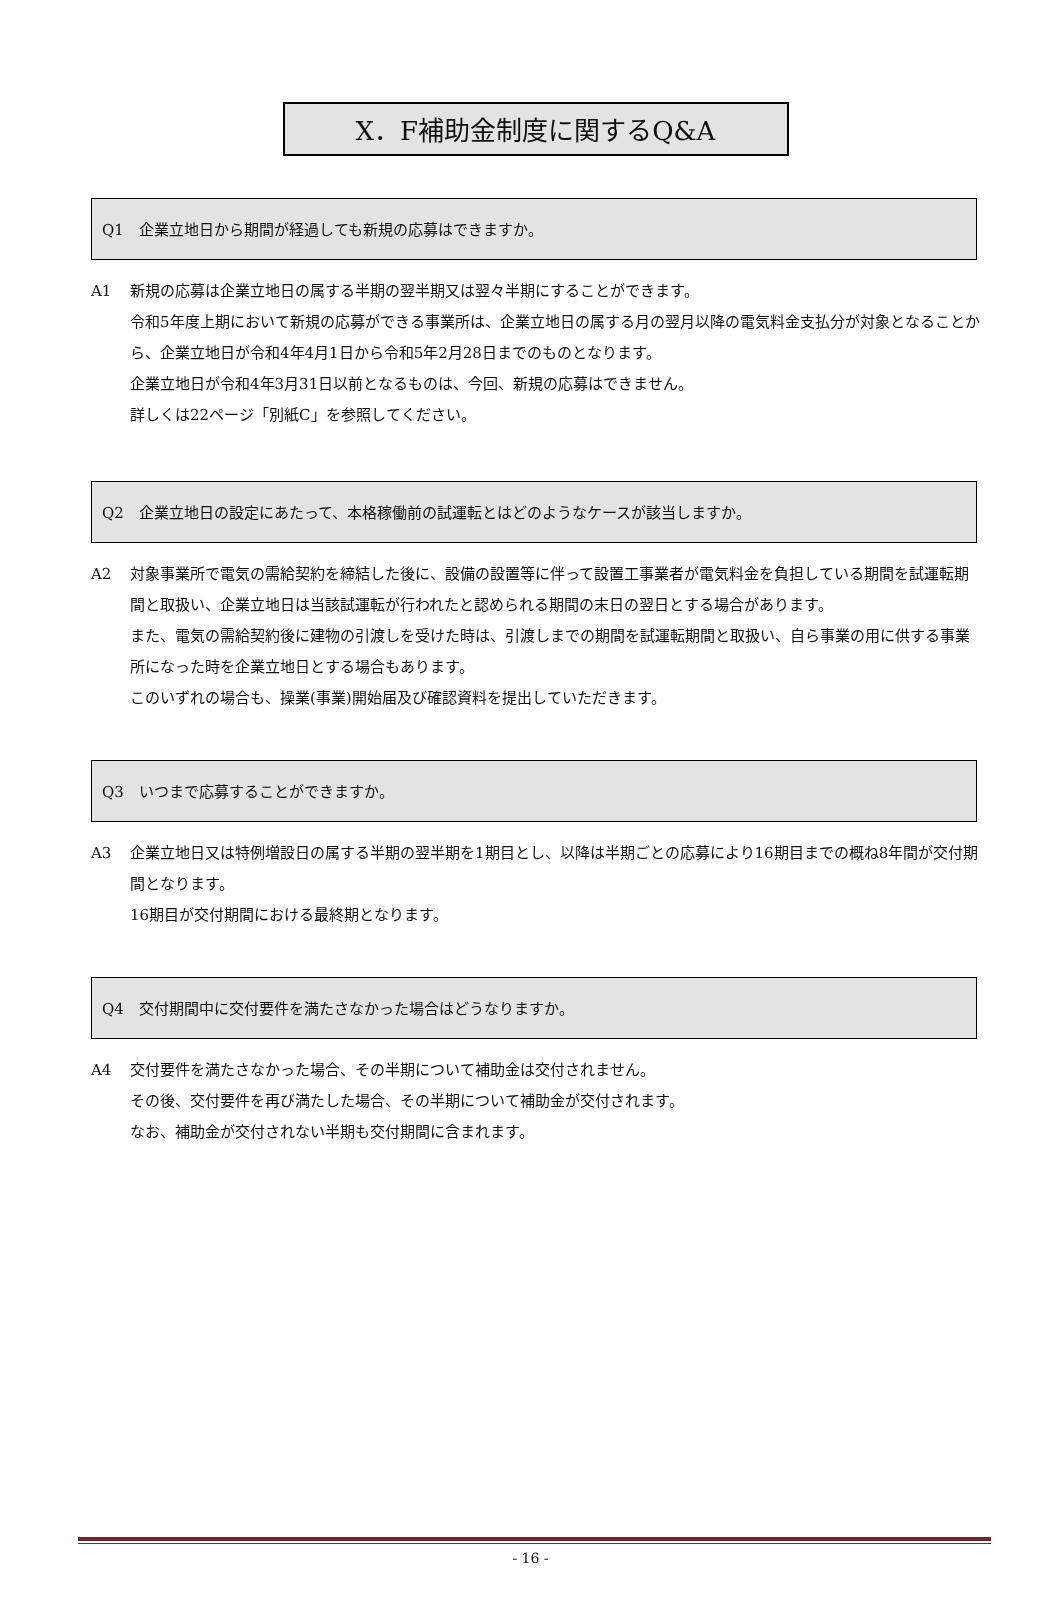X．F補助金制度に関するQ&A
Q1　企業立地日から期間が経過しても新規の応募はできますか。
A1 新規の応募は企業立地日の属する半期の翌半期又は翌々半期にすることができます。
令和5年度上期において新規の応募ができる事業所は、企業立地日の属する月の翌月以降の電気料金支払分が対象となることから、企業立地日が令和4年4月1日から令和5年2月28日までのものとなります。
企業立地日が令和4年3月31日以前となるものは、今回、新規の応募はできません。
詳しくは22ページ「別紙C」を参照してください。
Q2　企業立地日の設定にあたって、本格稼働前の試運転とはどのようなケースが該当しますか。
A2 対象事業所で電気の需給契約を締結した後に、設備の設置等に伴って設置工事業者が電気料金を負担している期間を試運転期間と取扱い、企業立地日は当該試運転が行われたと認められる期間の末日の翌日とする場合があります。
また、電気の需給契約後に建物の引渡しを受けた時は、引渡しまでの期間を試運転期間と取扱い、自ら事業の用に供する事業所になった時を企業立地日とする場合もあります。
このいずれの場合も、操業(事業)開始届及び確認資料を提出していただきます。
Q3　いつまで応募することができますか。
A3 企業立地日又は特例増設日の属する半期の翌半期を1期目とし、以降は半期ごとの応募により16期目までの概ね8年間が交付期間となります。
16期目が交付期間における最終期となります。
Q4　交付期間中に交付要件を満たさなかった場合はどうなりますか。
A4 交付要件を満たさなかった場合、その半期について補助金は交付されません。
その後、交付要件を再び満たした場合、その半期について補助金が交付されます。
なお、補助金が交付されない半期も交付期間に含まれます。
- 16 -